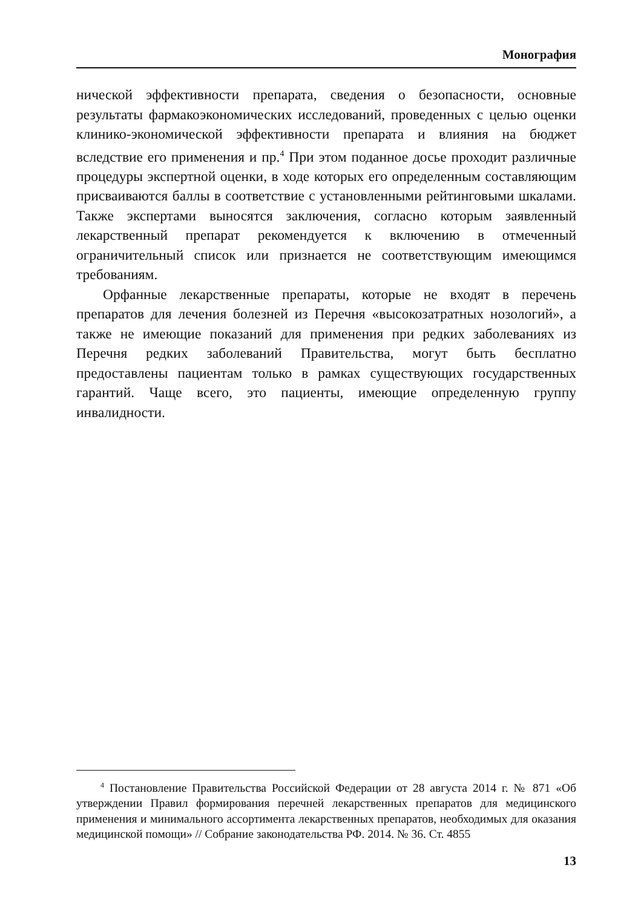Монография
нической эффективности препарата, сведения о безопасности, основные результаты фармакоэкономических исследований, проведенных с целью оценки клинико-экономической эффективности препарата и влияния на бюджет вследствие его применения и пр.<sup>4</sup> При этом поданное досье проходит различные процедуры экспертной оценки, в ходе которых его определенным составляющим присваиваются баллы в соответствие с установленными рейтинговыми шкалами. Также экспертами выносятся заключения, согласно которым заявленный лекарственный препарат рекомендуется к включению в отмеченный ограничительный список или признается не соответствующим имеющимся требованиям.
Орфанные лекарственные препараты, которые не входят в перечень препаратов для лечения болезней из Перечня «высокозатратных нозологий», а также не имеющие показаний для применения при редких заболеваниях из Перечня редких заболеваний Правительства, могут быть бесплатно предоставлены пациентам только в рамках существующих государственных гарантий. Чаще всего, это пациенты, имеющие определенную группу инвалидности.
<sup>4</sup> Постановление Правительства Российской Федерации от 28 августа 2014 г. № 871 «Об утверждении Правил формирования перечней лекарственных препаратов для медицинского применения и минимального ассортимента лекарственных препаратов, необходимых для оказания медицинской помощи» // Собрание законодательства РФ. 2014. № 36. Ст. 4855
13